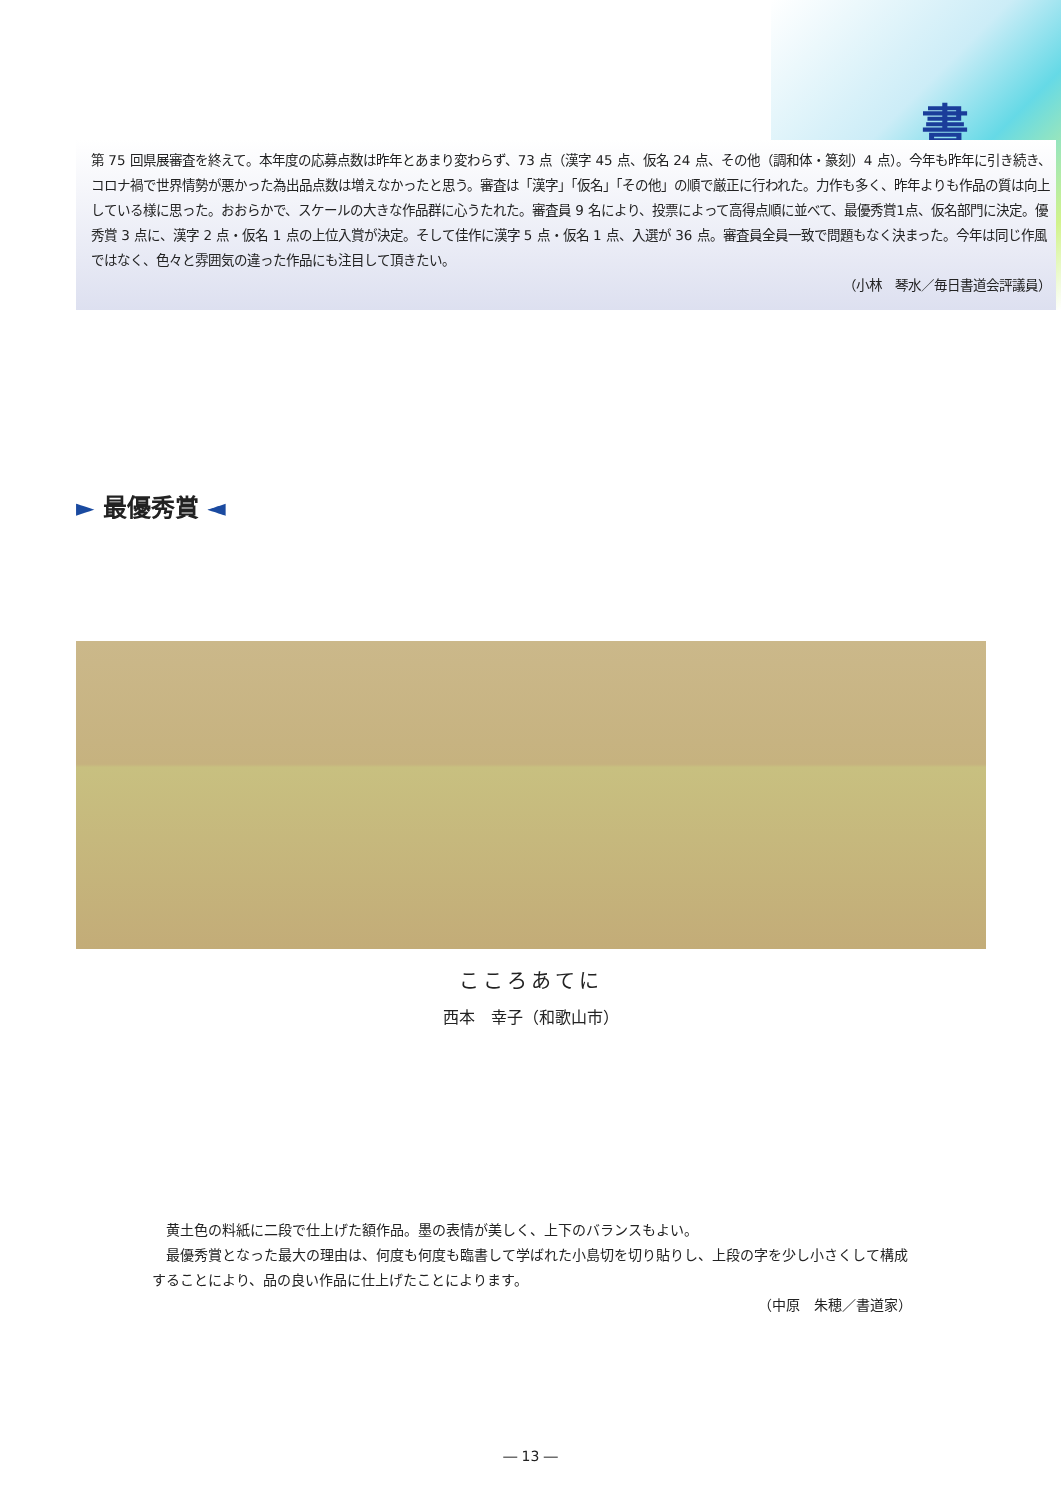書
第 75 回県展審査を終えて。本年度の応募点数は昨年とあまり変わらず、73 点（漢字 45 点、仮名 24 点、その他（調和体・篆刻）4 点）。今年も昨年に引き続き、コロナ禍で世界情勢が悪かった為出品点数は増えなかったと思う。審査は「漢字」「仮名」「その他」の順で厳正に行われた。力作も多く、昨年よりも作品の質は向上している様に思った。おおらかで、スケールの大きな作品群に心うたれた。審査員 9 名により、投票によって高得点順に並べて、最優秀賞1点、仮名部門に決定。優秀賞 3 点に、漢字 2 点・仮名 1 点の上位入賞が決定。そして佳作に漢字 5 点・仮名 1 点、入選が 36 点。審査員全員一致で問題もなく決まった。今年は同じ作風ではなく、色々と雰囲気の違った作品にも注目して頂きたい。
（小林　琴水／毎日書道会評議員）
► 最優秀賞 ◄
こころあてに
西本　幸子（和歌山市）
黄土色の料紙に二段で仕上げた額作品。墨の表情が美しく、上下のバランスもよい。
最優秀賞となった最大の理由は、何度も何度も臨書して学ばれた小島切を切り貼りし、上段の字を少し小さくして構成することにより、品の良い作品に仕上げたことによります。
（中原　朱穂／書道家）
― 13 ―